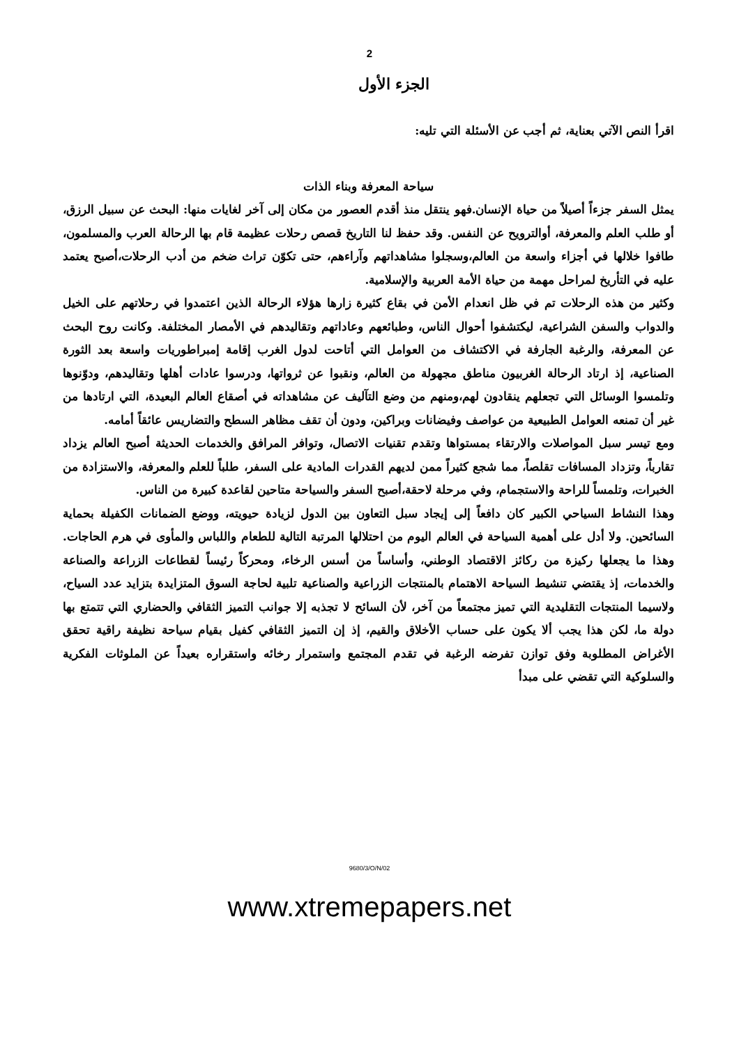2
الجزء الأول
اقرأ النص الآتي بعناية، ثم أجب عن الأسئلة التي تليه:
سياحة المعرفة وبناء الذات
يمثل السفر جزءاً أصيلاً من حياة الإنسان.فهو ينتقل منذ أقدم العصور من مكان إلى آخر لغايات منها: البحث عن سبيل الرزق، أو طلب العلم والمعرفة، أوالترويح عن النفس. وقد حفظ لنا التاريخ قصص رحلات عظيمة قام بها الرحالة العرب والمسلمون، طافوا خلالها في أجزاء واسعة من العالم،وسجلوا مشاهداتهم وآراءهم، حتى تكوّن تراث ضخم من أدب الرحلات،أصبح يعتمد عليه في التأريخ لمراحل مهمة من حياة الأمة العربية والإسلامية.
وكثير من هذه الرحلات تم في ظل انعدام الأمن في بقاع كثيرة زارها هؤلاء الرحالة الذين اعتمدوا في رحلاتهم على الخيل والدواب والسفن الشراعية، ليكتشفوا أحوال الناس، وطبائعهم وعاداتهم وتقاليدهم في الأمصار المختلفة. وكانت روح البحث عن المعرفة، والرغبة الجارفة في الاكتشاف من العوامل التي أتاحت لدول الغرب إقامة إمبراطوريات واسعة بعد الثورة الصناعية، إذ ارتاد الرحالة الغربيون مناطق مجهولة من العالم، ونقبوا عن ثرواتها، ودرسوا عادات أهلها وتقاليدهم، ودوّنوها وتلمسوا الوسائل التي تجعلهم ينقادون لهم،ومنهم من وضع التآليف عن مشاهداته في أصقاع العالم البعيدة، التي ارتادها من غير أن تمنعه العوامل الطبيعية من عواصف وفيضانات وبراكين، ودون أن تقف مظاهر السطح والتضاريس عائقاً أمامه.
ومع تيسر سبل المواصلات والارتقاء بمستواها وتقدم تقنيات الاتصال، وتوافر المرافق والخدمات الحديثة أصبح العالم يزداد تقارباً، وتزداد المسافات تقلصاً، مما شجع كثيراً ممن لديهم القدرات المادية على السفر، طلباً للعلم والمعرفة، والاستزادة من الخبرات، وتلمساً للراحة والاستجمام، وفي مرحلة لاحقة،أصبح السفر والسياحة متاحين لقاعدة كبيرة من الناس.
وهذا النشاط السياحي الكبير كان دافعاً إلى إيجاد سبل التعاون بين الدول لزيادة حيويته، ووضع الضمانات الكفيلة بحماية السائحين. ولا أدل على أهمية السياحة في العالم اليوم من احتلالها المرتبة التالية للطعام واللباس والمأوى في هرم الحاجات. وهذا ما يجعلها ركيزة من ركائز الاقتصاد الوطني، وأساساً من أسس الرخاء، ومحركاً رئيساً لقطاعات الزراعة والصناعة والخدمات، إذ يقتضي تنشيط السياحة الاهتمام بالمنتجات الزراعية والصناعية تلبية لحاجة السوق المتزايدة بتزايد عدد السياح، ولاسيما المنتجات التقليدية التي تميز مجتمعاً من آخر، لأن السائح لا تجذبه إلا جوانب التميز الثقافي والحضاري التي تتمتع بها دولة ما، لكن هذا يجب ألا يكون على حساب الأخلاق والقيم، إذ إن التميز الثقافي كفيل بقيام سياحة نظيفة راقية تحقق الأغراض المطلوبة وفق توازن تفرضه الرغبة في تقدم المجتمع واستمرار رخائه واستقراره بعيداً عن الملوثات الفكرية والسلوكية التي تقضي على مبدأ
9680/3/O/N/02
www.xtremepapers.net